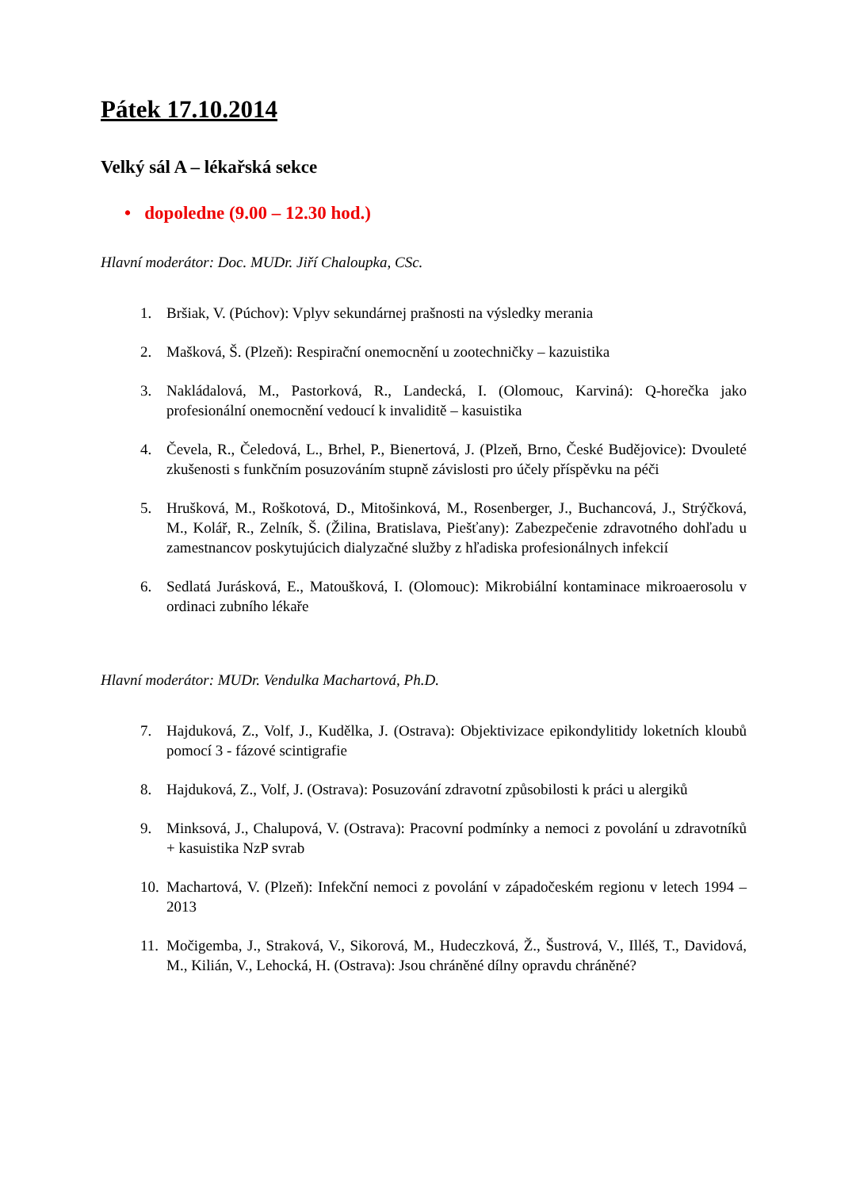Pátek 17.10.2014
Velký sál A – lékařská sekce
• dopoledne (9.00 – 12.30 hod.)
Hlavní moderátor: Doc. MUDr. Jiří Chaloupka, CSc.
1. Bršiak, V. (Púchov): Vplyv sekundárnej prašnosti na výsledky merania
2. Mašková, Š. (Plzeň): Respirační onemocnění u zootechničky – kazuistika
3. Nakládalová, M., Pastorková, R., Landecká, I. (Olomouc, Karviná): Q-horečka jako profesionální onemocnění vedoucí k invaliditě – kasuistika
4. Čevela, R., Čeledová, L., Brhel, P., Bienertová, J. (Plzeň, Brno, České Budějovice): Dvouleté zkušenosti s funkčním posuzováním stupně závislosti pro účely příspěvku na péči
5. Hrušková, M., Roškotová, D., Mitošinková, M., Rosenberger, J., Buchancová, J., Strýčková, M., Kolář, R., Zelník, Š. (Žilina, Bratislava, Piešťany): Zabezpečenie zdravotného dohľadu u zamestnancov poskytujúcich dialyzačné služby z hľadiska profesionálnych infekcií
6. Sedlatá Jurásková, E., Matoušková, I. (Olomouc): Mikrobiální kontaminace mikroaerosolu v ordinaci zubního lékaře
Hlavní moderátor: MUDr. Vendulka Machartová, Ph.D.
7. Hajduková, Z., Volf, J., Kudělka, J. (Ostrava): Objektivizace epikondylitidy loketních kloubů pomocí 3 - fázové scintigrafie
8. Hajduková, Z., Volf, J. (Ostrava): Posuzování zdravotní způsobilosti k práci u alergiků
9. Minksová, J., Chalupová, V. (Ostrava): Pracovní podmínky a nemoci z povolání u zdravotníků + kasuistika NzP svrab
10. Machartová, V. (Plzeň): Infekční nemoci z povolání v západočeském regionu v letech 1994 – 2013
11. Močigemba, J., Straková, V., Sikorová, M., Hudeczková, Ž., Šustrová, V., Illéš, T., Davidová, M., Kilián, V., Lehocká, H. (Ostrava): Jsou chráněné dílny opravdu chráněné?